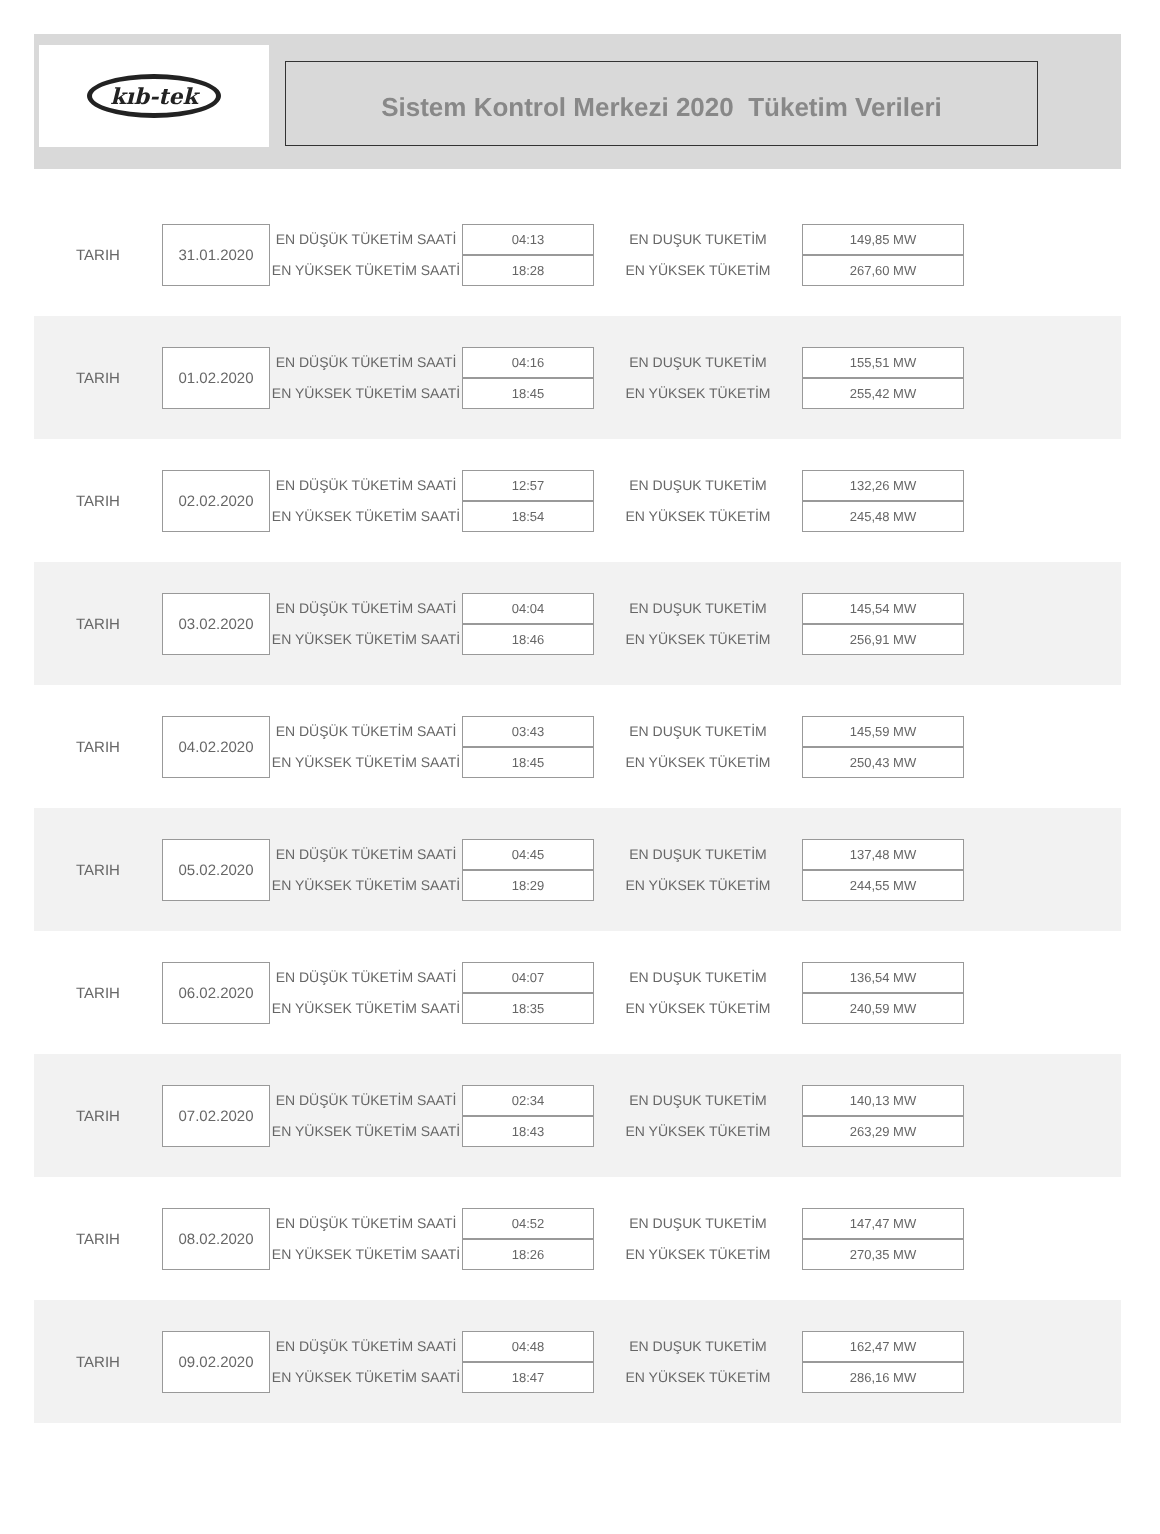kıb-tek
Sistem Kontrol Merkezi 2020 Tüketim Verileri
| TARIH | 31.01.2020 | EN DÜŞÜK TÜKETİM SAATİ | 04:13 | EN DUŞUK TUKETİM | 149,85 MW |
| | | EN YÜKSEK TÜKETİM SAATİ | 18:28 | EN YÜKSEK TÜKETİM | 267,60 MW |
| TARIH | 01.02.2020 | EN DÜŞÜK TÜKETİM SAATİ | 04:16 | EN DUŞUK TUKETİM | 155,51 MW |
| | | EN YÜKSEK TÜKETİM SAATİ | 18:45 | EN YÜKSEK TÜKETİM | 255,42 MW |
| TARIH | 02.02.2020 | EN DÜŞÜK TÜKETİM SAATİ | 12:57 | EN DUŞUK TUKETİM | 132,26 MW |
| | | EN YÜKSEK TÜKETİM SAATİ | 18:54 | EN YÜKSEK TÜKETİM | 245,48 MW |
| TARIH | 03.02.2020 | EN DÜŞÜK TÜKETİM SAATİ | 04:04 | EN DUŞUK TUKETİM | 145,54 MW |
| | | EN YÜKSEK TÜKETİM SAATİ | 18:46 | EN YÜKSEK TÜKETİM | 256,91 MW |
| TARIH | 04.02.2020 | EN DÜŞÜK TÜKETİM SAATİ | 03:43 | EN DUŞUK TUKETİM | 145,59 MW |
| | | EN YÜKSEK TÜKETİM SAATİ | 18:45 | EN YÜKSEK TÜKETİM | 250,43 MW |
| TARIH | 05.02.2020 | EN DÜŞÜK TÜKETİM SAATİ | 04:45 | EN DUŞUK TUKETİM | 137,48 MW |
| | | EN YÜKSEK TÜKETİM SAATİ | 18:29 | EN YÜKSEK TÜKETİM | 244,55 MW |
| TARIH | 06.02.2020 | EN DÜŞÜK TÜKETİM SAATİ | 04:07 | EN DUŞUK TUKETİM | 136,54 MW |
| | | EN YÜKSEK TÜKETİM SAATİ | 18:35 | EN YÜKSEK TÜKETİM | 240,59 MW |
| TARIH | 07.02.2020 | EN DÜŞÜK TÜKETİM SAATİ | 02:34 | EN DUŞUK TUKETİM | 140,13 MW |
| | | EN YÜKSEK TÜKETİM SAATİ | 18:43 | EN YÜKSEK TÜKETİM | 263,29 MW |
| TARIH | 08.02.2020 | EN DÜŞÜK TÜKETİM SAATİ | 04:52 | EN DUŞUK TUKETİM | 147,47 MW |
| | | EN YÜKSEK TÜKETİM SAATİ | 18:26 | EN YÜKSEK TÜKETİM | 270,35 MW |
| TARIH | 09.02.2020 | EN DÜŞÜK TÜKETİM SAATİ | 04:48 | EN DUŞUK TUKETİM | 162,47 MW |
| | | EN YÜKSEK TÜKETİM SAATİ | 18:47 | EN YÜKSEK TÜKETİM | 286,16 MW |